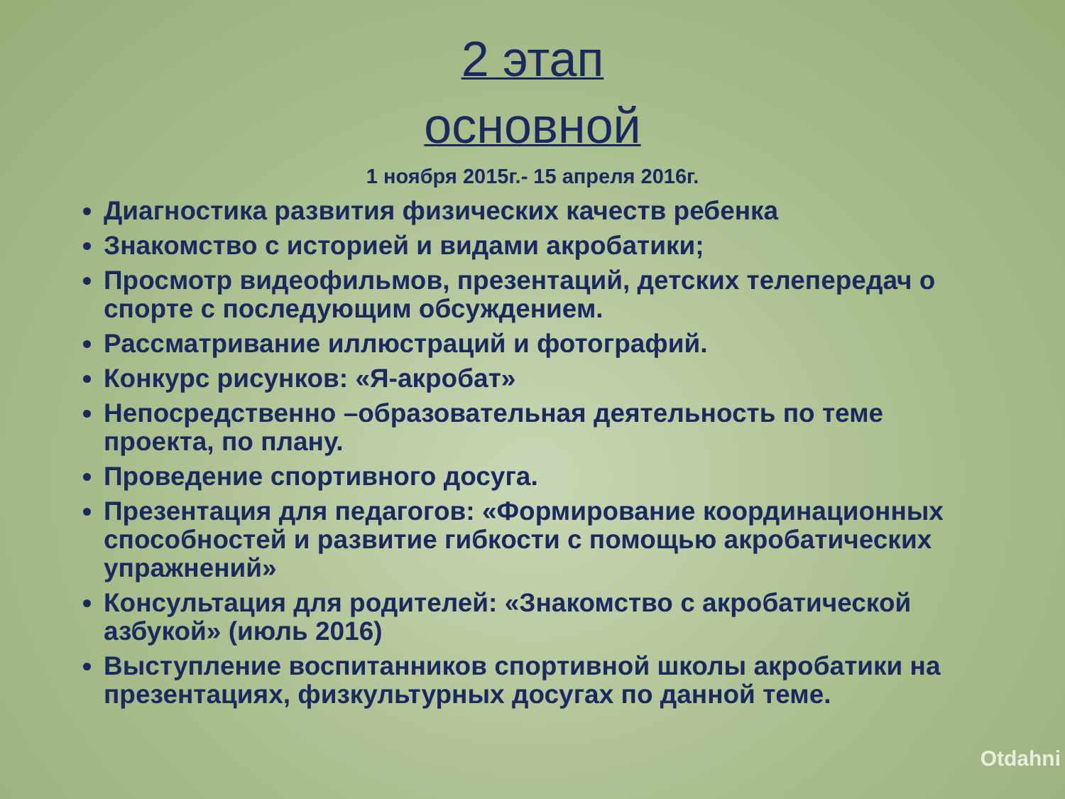2 этап
основной
1 ноября 2015г.- 15 апреля 2016г.
Диагностика развития физических качеств ребенка
Знакомство с историей и видами акробатики;
Просмотр видеофильмов, презентаций, детских телепередач о спорте с последующим обсуждением.
Рассматривание иллюстраций и фотографий.
Конкурс рисунков: «Я-акробат»
Непосредственно –образовательная деятельность по теме проекта, по плану.
Проведение спортивного досуга.
Презентация для педагогов: «Формирование координационных способностей и развитие гибкости с помощью акробатических упражнений»
Консультация для родителей: «Знакомство с акробатической азбукой» (июль 2016)
Выступление воспитанников спортивной школы акробатики на презентациях, физкультурных досугах по данной теме.
Otdahni